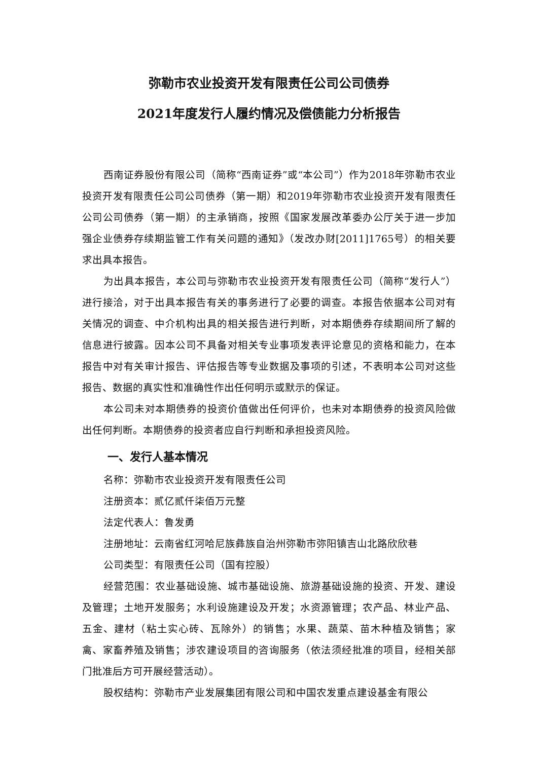弥勒市农业投资开发有限责任公司公司债券
2021年度发行人履约情况及偿债能力分析报告
西南证券股份有限公司（简称“西南证券”或“本公司”）作为2018年弥勒市农业投资开发有限责任公司公司债券（第一期）和2019年弥勒市农业投资开发有限责任公司公司债券（第一期）的主承销商，按照《国家发展改革委办公厅关于进一步加强企业债券存续期监管工作有关问题的通知》（发改办财[2011]1765号）的相关要求出具本报告。
为出具本报告，本公司与弥勒市农业投资开发有限责任公司（简称“发行人”）进行接洽，对于出具本报告有关的事务进行了必要的调查。本报告依据本公司对有关情况的调查、中介机构出具的相关报告进行判断，对本期债券存续期间所了解的信息进行披露。因本公司不具备对相关专业事项发表评论意见的资格和能力，在本报告中对有关审计报告、评估报告等专业数据及事项的引述，不表明本公司对这些报告、数据的真实性和准确性作出任何明示或默示的保证。
本公司未对本期债券的投资价值做出任何评价，也未对本期债券的投资风险做出任何判断。本期债券的投资者应自行判断和承担投资风险。
一、发行人基本情况
名称：弥勒市农业投资开发有限责任公司
注册资本：贰亿贰仟柒佰万元整
法定代表人：鲁发勇
注册地址：云南省红河哈尼族彝族自治州弥勒市弥阳镇吉山北路欣欣巷
公司类型：有限责任公司（国有控股）
经营范围：农业基础设施、城市基础设施、旅游基础设施的投资、开发、建设及管理；土地开发服务；水利设施建设及开发；水资源管理；农产品、林业产品、五金、建材（粘土实心砖、瓦除外）的销售；水果、蔬菜、苗木种植及销售；家禽、家畜养殖及销售；涉农建设项目的咨询服务（依法须经批准的项目，经相关部门批准后方可开展经营活动）。
股权结构：弥勒市产业发展集团有限公司和中国农发重点建设基金有限公